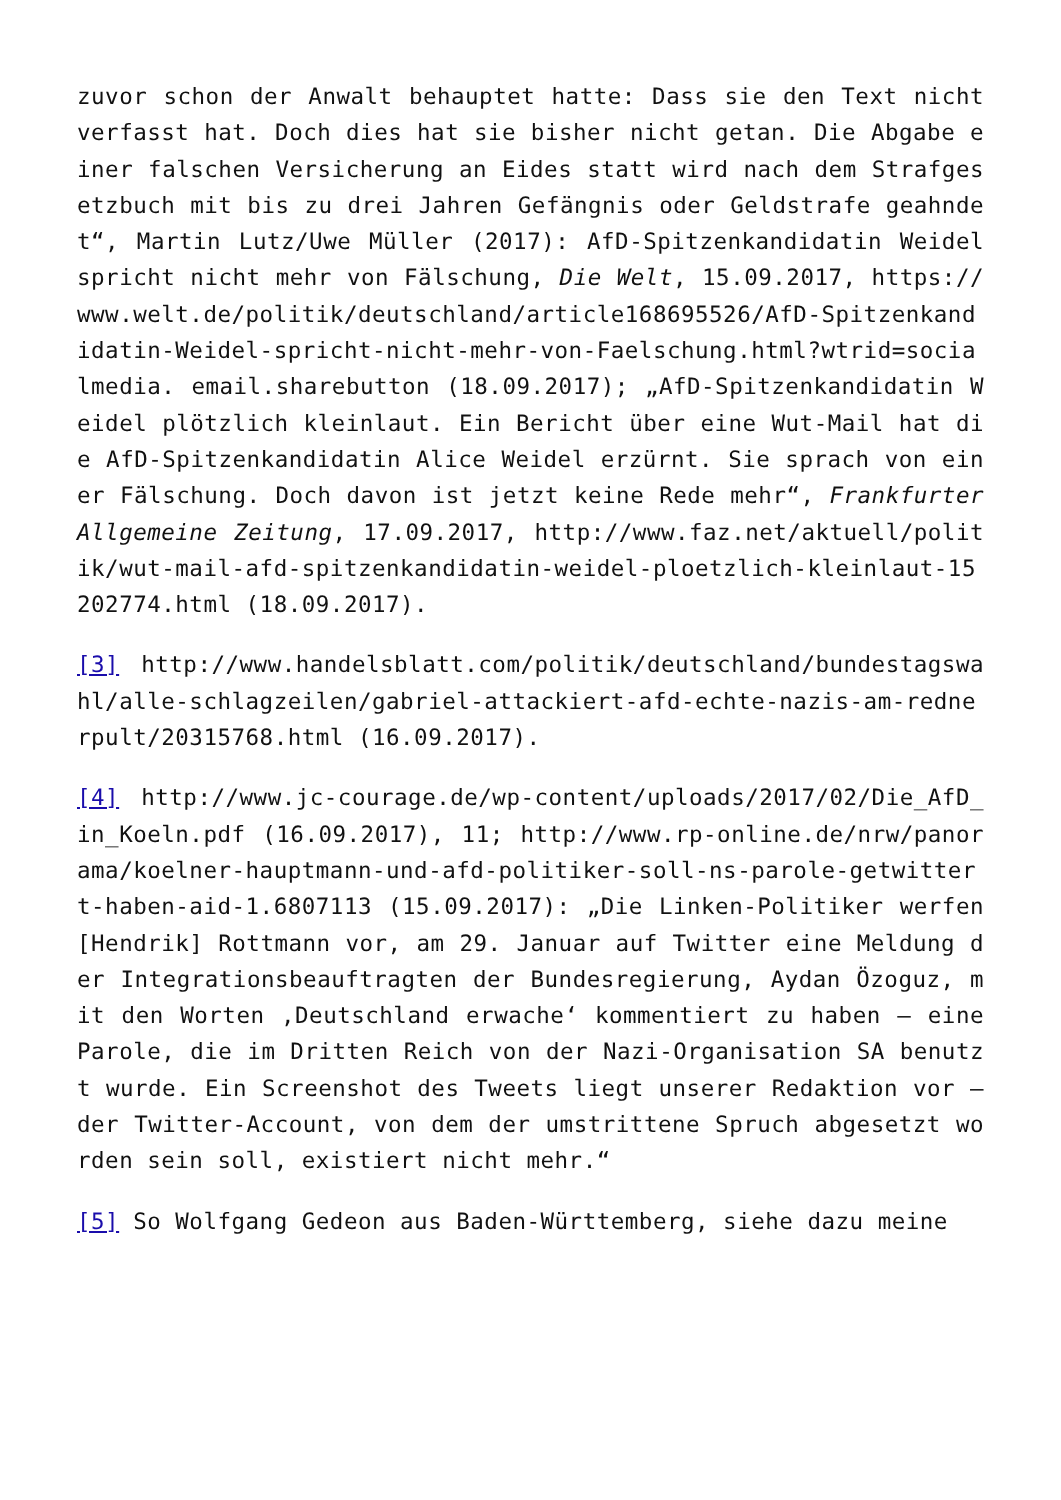zuvor schon der Anwalt behauptet hatte: Dass sie den Text nicht verfasst hat. Doch dies hat sie bisher nicht getan. Die Abgabe einer falschen Versicherung an Eides statt wird nach dem Strafgesetzbuch mit bis zu drei Jahren Gefängnis oder Geldstrafe geahndet“, Martin Lutz/Uwe Müller (2017): AfD-Spitzenkandidatin Weidel spricht nicht mehr von Fälschung, Die Welt, 15.09.2017, https://www.welt.de/politik/deutschland/article168695526/AfD-Spitzenkandidatin-Weidel-spricht-nicht-mehr-von-Faelschung.html?wtrid=socialmedia. email.sharebutton (18.09.2017); „AfD-Spitzenkandidatin Weidel plötzlich kleinlaut. Ein Bericht über eine Wut-Mail hat die AfD-Spitzenkandidatin Alice Weidel erzürnt. Sie sprach von einer Fälschung. Doch davon ist jetzt keine Rede mehr“, Frankfurter Allgemeine Zeitung, 17.09.2017, http://www.faz.net/aktuell/politik/wut-mail-afd-spitzenkandidatin-weidel-ploetzlich-kleinlaut-15202774.html (18.09.2017).
[3] http://www.handelsblatt.com/politik/deutschland/bundestagswahl/alle-schlagzeilen/gabriel-attackiert-afd-echte-nazis-am-rednerpult/20315768.html (16.09.2017).
[4] http://www.jc-courage.de/wp-content/uploads/2017/02/Die_AfD_in_Koeln.pdf (16.09.2017), 11; http://www.rp-online.de/nrw/panorama/koelner-hauptmann-und-afd-politiker-soll-ns-parole-getwittert-haben-aid-1.6807113 (15.09.2017): „Die Linken-Politiker werfen [Hendrik] Rottmann vor, am 29. Januar auf Twitter eine Meldung der Integrationsbeauftragten der Bundesregierung, Aydan Özoguz, mit den Worten ‚Deutschland erwache‘ kommentiert zu haben – eine Parole, die im Dritten Reich von der Nazi-Organisation SA benutzt wurde. Ein Screenshot des Tweets liegt unserer Redaktion vor – der Twitter-Account, von dem der umstrittene Spruch abgesetzt worden sein soll, existiert nicht mehr.“
[5] So Wolfgang Gedeon aus Baden-Württemberg, siehe dazu meine